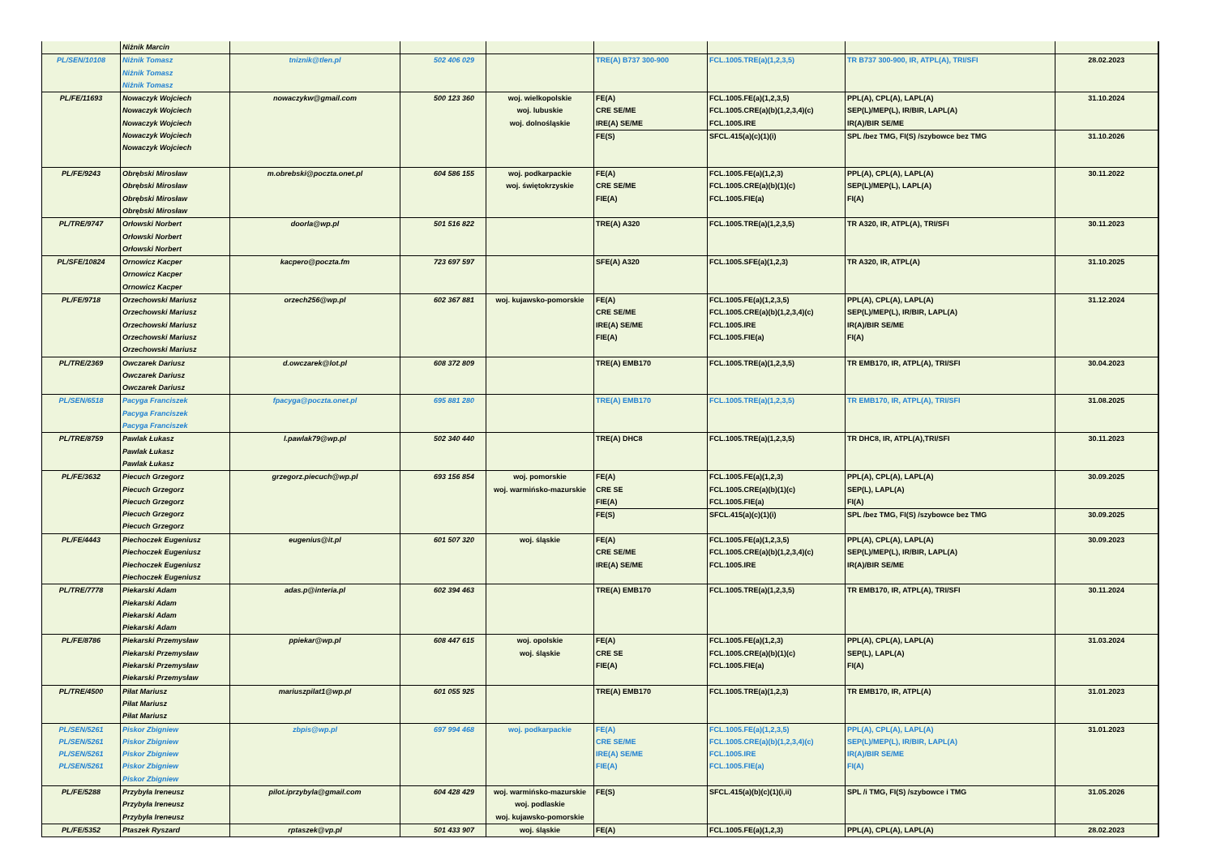| | Niżnik Marcin | | | | | | | |
| PL/SEN/10108 | Niżnik Tomasz Niżnik Tomasz Niżnik Tomasz | tniznik@tlen.pl | 502 406 029 | | TRE(A) B737 300-900 | FCL.1005.TRE(a)(1,2,3,5) | TR B737 300-900, IR, ATPL(A), TRI/SFI | 28.02.2023 |
| PL/FE/11693 | Nowaczyk Wojciech Nowaczyk Wojciech Nowaczyk Wojciech Nowaczyk Wojciech Nowaczyk Wojciech | nowaczykw@gmail.com | 500 123 360 | woj. wielkopolskie woj. lubuskie woj. dolnośląskie | FE(A) CRE SE/ME IRE(A) SE/ME | FCL.1005.FE(a)(1,2,3,5) FCL.1005.CRE(a)(b)(1,2,3,4)(c) FCL.1005.IRE | PPL(A), CPL(A), LAPL(A) SEP(L)/MEP(L), IR/BIR, LAPL(A) IR(A)/BIR SE/ME | 31.10.2024 |
| | | | | | FE(S) | SFCL.415(a)(c)(1)(i) | SPL /bez TMG, FI(S) /szybowce bez TMG | 31.10.2026 |
| PL/FE/9243 | Obrębski Mirosław Obrębski Mirosław Obrębski Mirosław Obrębski Mirosław | m.obrebski@poczta.onet.pl | 604 586 155 | woj. podkarpackie woj. świętokrzyskie | FE(A) CRE SE/ME FIE(A) | FCL.1005.FE(a)(1,2,3) FCL.1005.CRE(a)(b)(1)(c) FCL.1005.FIE(a) | PPL(A), CPL(A), LAPL(A) SEP(L)/MEP(L), LAPL(A) FI(A) | 30.11.2022 |
| PL/TRE/9747 | Orłowski Norbert Orłowski Norbert Orłowski Norbert | doorla@wp.pl | 501 516 822 | | TRE(A) A320 | FCL.1005.TRE(a)(1,2,3,5) | TR A320, IR, ATPL(A), TRI/SFI | 30.11.2023 |
| PL/SFE/10824 | Ornowicz Kacper Ornowicz Kacper Ornowicz Kacper | kacpero@poczta.fm | 723 697 597 | | SFE(A) A320 | FCL.1005.SFE(a)(1,2,3) | TR A320, IR, ATPL(A) | 31.10.2025 |
| PL/FE/9718 | Orzechowski Mariusz Orzechowski Mariusz Orzechowski Mariusz Orzechowski Mariusz Orzechowski Mariusz | orzech256@wp.pl | 602 367 881 | woj. kujawsko-pomorskie | FE(A) CRE SE/ME IRE(A) SE/ME FIE(A) | FCL.1005.FE(a)(1,2,3,5) FCL.1005.CRE(a)(b)(1,2,3,4)(c) FCL.1005.IRE FCL.1005.FIE(a) | PPL(A), CPL(A), LAPL(A) SEP(L)/MEP(L), IR/BIR, LAPL(A) IR(A)/BIR SE/ME FI(A) | 31.12.2024 |
| PL/TRE/2369 | Owczarek Dariusz Owczarek Dariusz Owczarek Dariusz | d.owczarek@lot.pl | 608 372 809 | | TRE(A) EMB170 | FCL.1005.TRE(a)(1,2,3,5) | TR EMB170, IR, ATPL(A), TRI/SFI | 30.04.2023 |
| PL/SEN/6518 | Pacyga Franciszek Pacyga Franciszek Pacyga Franciszek | fpacyga@poczta.onet.pl | 695 881 280 | | TRE(A) EMB170 | FCL.1005.TRE(a)(1,2,3,5) | TR EMB170, IR, ATPL(A), TRI/SFI | 31.08.2025 |
| PL/TRE/8759 | Pawlak Łukasz Pawlak Łukasz Pawlak Łukasz | l.pawlak79@wp.pl | 502 340 440 | | TRE(A) DHC8 | FCL.1005.TRE(a)(1,2,3,5) | TR DHC8, IR, ATPL(A),TRI/SFI | 30.11.2023 |
| PL/FE/3632 | Piecuch Grzegorz Piecuch Grzegorz Piecuch Grzegorz Piecuch Grzegorz Piecuch Grzegorz | grzegorz.piecuch@wp.pl | 693 156 854 | woj. pomorskie woj. warmińsko-mazurskie | FE(A) CRE SE FIE(A) | FCL.1005.FE(a)(1,2,3) FCL.1005.CRE(a)(b)(1)(c) FCL.1005.FIE(a) | PPL(A), CPL(A), LAPL(A) SEP(L), LAPL(A) FI(A) | 30.09.2025 |
| | | | | | FE(S) | SFCL.415(a)(c)(1)(i) | SPL /bez TMG, FI(S) /szybowce bez TMG | 30.09.2025 |
| PL/FE/4443 | Piechoczek Eugeniusz Piechoczek Eugeniusz Piechoczek Eugeniusz Piechoczek Eugeniusz | eugenius@it.pl | 601 507 320 | woj. śląskie | FE(A) CRE SE/ME IRE(A) SE/ME | FCL.1005.FE(a)(1,2,3,5) FCL.1005.CRE(a)(b)(1,2,3,4)(c) FCL.1005.IRE | PPL(A), CPL(A), LAPL(A) SEP(L)/MEP(L), IR/BIR, LAPL(A) IR(A)/BIR SE/ME | 30.09.2023 |
| PL/TRE/7778 | Piekarski Adam Piekarski Adam Piekarski Adam Piekarski Adam | adas.p@interia.pl | 602 394 463 | | TRE(A) EMB170 | FCL.1005.TRE(a)(1,2,3,5) | TR EMB170, IR, ATPL(A), TRI/SFI | 30.11.2024 |
| PL/FE/8786 | Piekarski Przemysław Piekarski Przemysław Piekarski Przemysław Piekarski Przemysław | ppiekar@wp.pl | 608 447 615 | woj. opolskie woj. śląskie | FE(A) CRE SE FIE(A) | FCL.1005.FE(a)(1,2,3) FCL.1005.CRE(a)(b)(1)(c) FCL.1005.FIE(a) | PPL(A), CPL(A), LAPL(A) SEP(L), LAPL(A) FI(A) | 31.03.2024 |
| PL/TRE/4500 | Piłat Mariusz Piłat Mariusz Piłat Mariusz | mariuszpilat1@wp.pl | 601 055 925 | | TRE(A) EMB170 | FCL.1005.TRE(a)(1,2,3) | TR EMB170, IR, ATPL(A) | 31.01.2023 |
| PL/SEN/5261 PL/SEN/5261 PL/SEN/5261 PL/SEN/5261 | Piskor Zbigniew Piskor Zbigniew Piskor Zbigniew Piskor Zbigniew Piskor Zbigniew | zbpis@wp.pl | 697 994 468 | woj. podkarpackie | FE(A) CRE SE/ME IRE(A) SE/ME FIE(A) | FCL.1005.FE(a)(1,2,3,5) FCL.1005.CRE(a)(b)(1,2,3,4)(c) FCL.1005.IRE FCL.1005.FIE(a) | PPL(A), CPL(A), LAPL(A) SEP(L)/MEP(L), IR/BIR, LAPL(A) IR(A)/BIR SE/ME FI(A) | 31.01.2023 |
| PL/FE/5288 | Przybyła Ireneusz Przybyła Ireneusz Przybyła Ireneusz | pilot.iprzybyla@gmail.com | 604 428 429 | woj. warmińsko-mazurskie woj. podlaskie woj. kujawsko-pomorskie | FE(S) | SFCL.415(a)(b)(c)(1)(i,ii) | SPL /i TMG, FI(S) /szybowce i TMG | 31.05.2026 |
| PL/FE/5352 | Ptaszek Ryszard | rptaszek@vp.pl | 501 433 907 | woj. śląskie | FE(A) | FCL.1005.FE(a)(1,2,3) | PPL(A), CPL(A), LAPL(A) | 28.02.2023 |